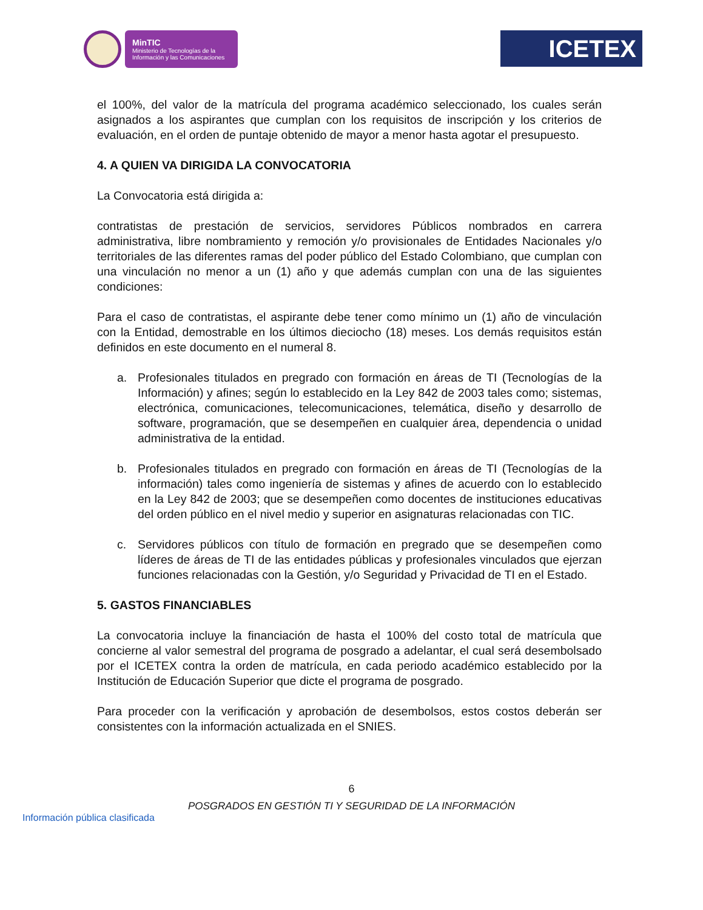MinTIC
Ministerio de Tecnologías de la Información y las Comunicaciones
ICETEX
el 100%, del valor de la matrícula del programa académico seleccionado, los cuales serán asignados a los aspirantes que cumplan con los requisitos de inscripción y los criterios de evaluación, en el orden de puntaje obtenido de mayor a menor hasta agotar el presupuesto.
4. A QUIEN VA DIRIGIDA LA CONVOCATORIA
La Convocatoria está dirigida a:
contratistas de prestación de servicios, servidores Públicos nombrados en carrera administrativa, libre nombramiento y remoción y/o provisionales de Entidades Nacionales y/o territoriales de las diferentes ramas del poder público del Estado Colombiano, que cumplan con una vinculación no menor a un (1) año y que además cumplan con una de las siguientes condiciones:
Para el caso de contratistas, el aspirante debe tener como mínimo un (1) año de vinculación con la Entidad, demostrable en los últimos dieciocho (18) meses. Los demás requisitos están definidos en este documento en el numeral 8.
a. Profesionales titulados en pregrado con formación en áreas de TI (Tecnologías de la Información) y afines; según lo establecido en la Ley 842 de 2003 tales como; sistemas, electrónica, comunicaciones, telecomunicaciones, telemática, diseño y desarrollo de software, programación, que se desempeñen en cualquier área, dependencia o unidad administrativa de la entidad.
b. Profesionales titulados en pregrado con formación en áreas de TI (Tecnologías de la información) tales como ingeniería de sistemas y afines de acuerdo con lo establecido en la Ley 842 de 2003; que se desempeñen como docentes de instituciones educativas del orden público en el nivel medio y superior en asignaturas relacionadas con TIC.
c. Servidores públicos con título de formación en pregrado que se desempeñen como líderes de áreas de TI de las entidades públicas y profesionales vinculados que ejerzan funciones relacionadas con la Gestión, y/o Seguridad y Privacidad de TI en el Estado.
5. GASTOS FINANCIABLES
La convocatoria incluye la financiación de hasta el 100% del costo total de matrícula que concierne al valor semestral del programa de posgrado a adelantar, el cual será desembolsado por el ICETEX contra la orden de matrícula, en cada periodo académico establecido por la Institución de Educación Superior que dicte el programa de posgrado.
Para proceder con la verificación y aprobación de desembolsos, estos costos deberán ser consistentes con la información actualizada en el SNIES.
6
POSGRADOS EN GESTIÓN TI Y SEGURIDAD DE LA INFORMACIÓN
Información pública clasificada